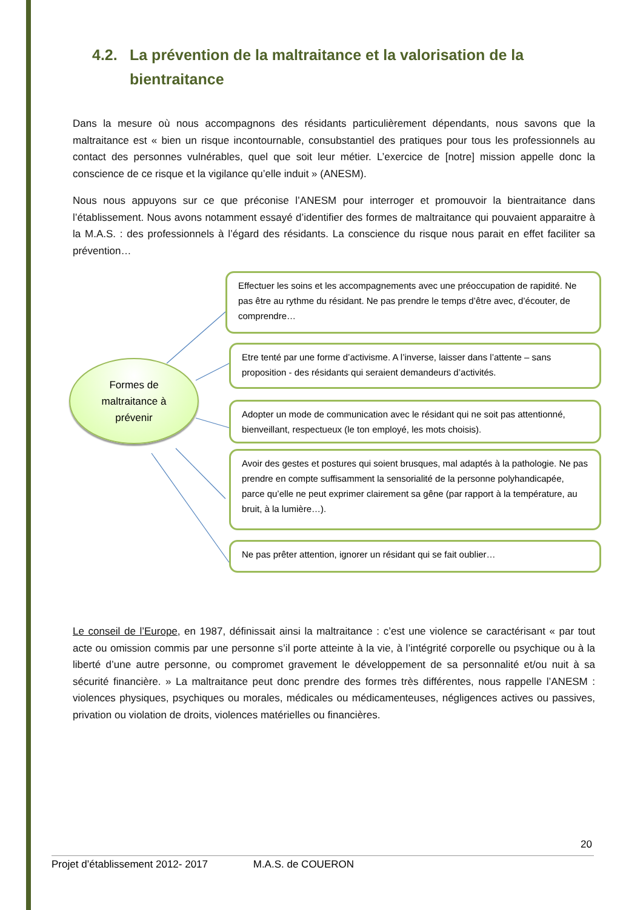4.2. La prévention de la maltraitance et la valorisation de la
bientraitance
Dans la mesure où nous accompagnons des résidants particulièrement dépendants, nous savons que la maltraitance est « bien un risque incontournable, consubstantiel des pratiques pour tous les professionnels au contact des personnes vulnérables, quel que soit leur métier. L’exercice de [notre] mission appelle donc la conscience de ce risque et la vigilance qu’elle induit » (ANESM).
Nous nous appuyons sur ce que préconise l’ANESM pour interroger et promouvoir la bientraitance dans l’établissement. Nous avons notamment essayé d’identifier des formes de maltraitance qui pouvaient apparaitre à la M.A.S. : des professionnels à l’égard des résidants. La conscience du risque nous parait en effet faciliter sa prévention…
Formes de
maltraitance à
prévenir
Effectuer les soins et les accompagnements avec une préoccupation de rapidité. Ne pas être au rythme du résidant. Ne pas prendre le temps d’être avec, d’écouter, de comprendre…
Etre tenté par une forme d’activisme. A l’inverse, laisser dans l’attente – sans proposition - des résidants qui seraient demandeurs d’activités.
Adopter un mode de communication avec le résidant qui ne soit pas attentionné, bienveillant, respectueux (le ton employé, les mots choisis).
Avoir des gestes et postures qui soient brusques, mal adaptés à la pathologie. Ne pas prendre en compte suffisamment la sensorialité de la personne polyhandicapée, parce qu’elle ne peut exprimer clairement sa gêne (par rapport à la température, au bruit, à la lumière…).
Ne pas prêter attention, ignorer un résidant qui se fait oublier…
Le conseil de l’Europe, en 1987, définissait ainsi la maltraitance : c’est une violence se caractérisant « par tout acte ou omission commis par une personne s’il porte atteinte à la vie, à l’intégrité corporelle ou psychique ou à la liberté d’une autre personne, ou compromet gravement le développement de sa personnalité et/ou nuit à sa sécurité financière. » La maltraitance peut donc prendre des formes très différentes, nous rappelle l’ANESM : violences physiques, psychiques ou morales, médicales ou médicamenteuses, négligences actives ou passives, privation ou violation de droits, violences matérielles ou financières.
20
Projet d’établissement 2012- 2017 M.A.S. de COUERON